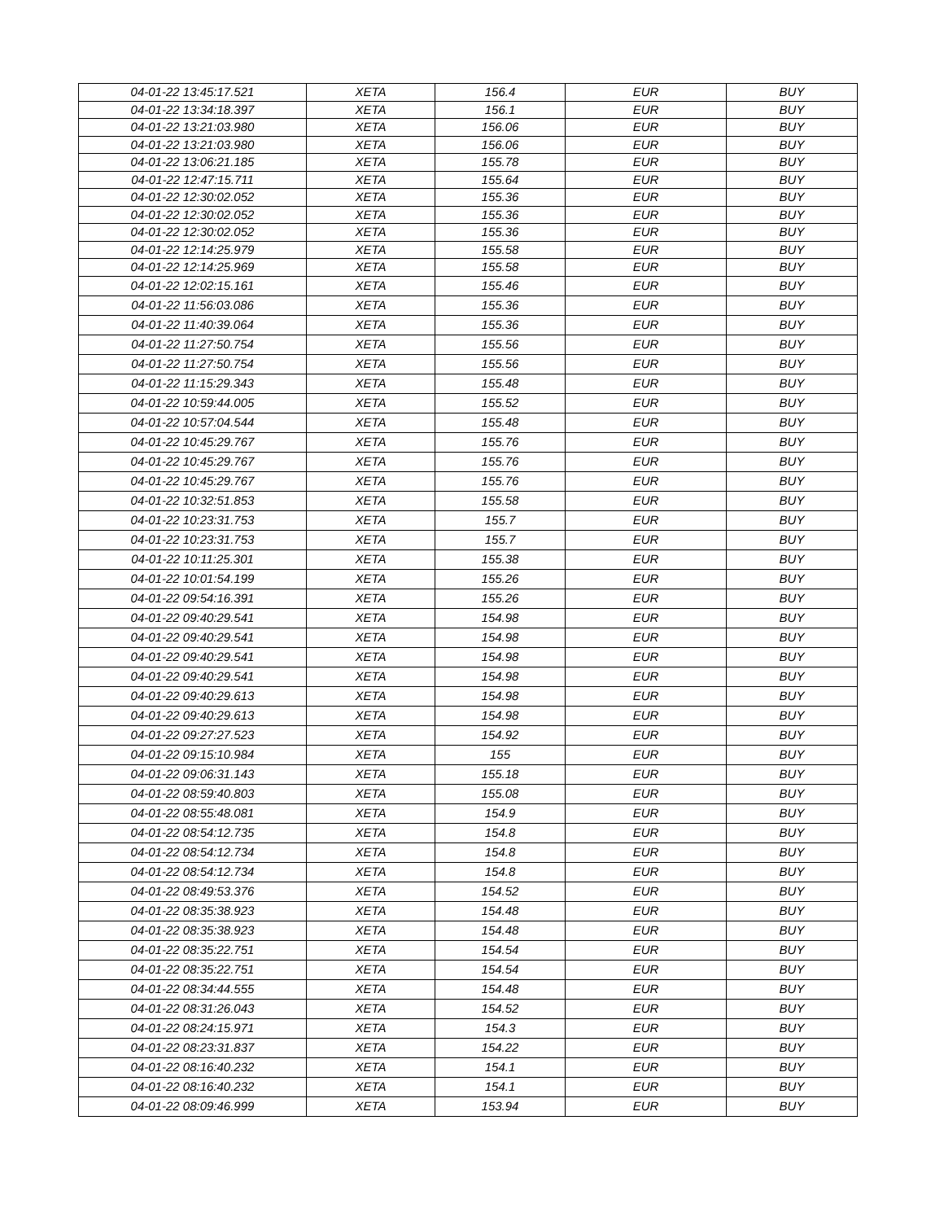| 04-01-22 13:45:17.521 | XETA | 156.4 | EUR | BUY |
| 04-01-22 13:34:18.397 | XETA | 156.1 | EUR | BUY |
| 04-01-22 13:21:03.980 | XETA | 156.06 | EUR | BUY |
| 04-01-22 13:21:03.980 | XETA | 156.06 | EUR | BUY |
| 04-01-22 13:06:21.185 | XETA | 155.78 | EUR | BUY |
| 04-01-22 12:47:15.711 | XETA | 155.64 | EUR | BUY |
| 04-01-22 12:30:02.052 | XETA | 155.36 | EUR | BUY |
| 04-01-22 12:30:02.052 | XETA | 155.36 | EUR | BUY |
| 04-01-22 12:30:02.052 | XETA | 155.36 | EUR | BUY |
| 04-01-22 12:14:25.979 | XETA | 155.58 | EUR | BUY |
| 04-01-22 12:14:25.969 | XETA | 155.58 | EUR | BUY |
| 04-01-22 12:02:15.161 | XETA | 155.46 | EUR | BUY |
| 04-01-22 11:56:03.086 | XETA | 155.36 | EUR | BUY |
| 04-01-22 11:40:39.064 | XETA | 155.36 | EUR | BUY |
| 04-01-22 11:27:50.754 | XETA | 155.56 | EUR | BUY |
| 04-01-22 11:27:50.754 | XETA | 155.56 | EUR | BUY |
| 04-01-22 11:15:29.343 | XETA | 155.48 | EUR | BUY |
| 04-01-22 10:59:44.005 | XETA | 155.52 | EUR | BUY |
| 04-01-22 10:57:04.544 | XETA | 155.48 | EUR | BUY |
| 04-01-22 10:45:29.767 | XETA | 155.76 | EUR | BUY |
| 04-01-22 10:45:29.767 | XETA | 155.76 | EUR | BUY |
| 04-01-22 10:45:29.767 | XETA | 155.76 | EUR | BUY |
| 04-01-22 10:32:51.853 | XETA | 155.58 | EUR | BUY |
| 04-01-22 10:23:31.753 | XETA | 155.7 | EUR | BUY |
| 04-01-22 10:23:31.753 | XETA | 155.7 | EUR | BUY |
| 04-01-22 10:11:25.301 | XETA | 155.38 | EUR | BUY |
| 04-01-22 10:01:54.199 | XETA | 155.26 | EUR | BUY |
| 04-01-22 09:54:16.391 | XETA | 155.26 | EUR | BUY |
| 04-01-22 09:40:29.541 | XETA | 154.98 | EUR | BUY |
| 04-01-22 09:40:29.541 | XETA | 154.98 | EUR | BUY |
| 04-01-22 09:40:29.541 | XETA | 154.98 | EUR | BUY |
| 04-01-22 09:40:29.541 | XETA | 154.98 | EUR | BUY |
| 04-01-22 09:40:29.613 | XETA | 154.98 | EUR | BUY |
| 04-01-22 09:40:29.613 | XETA | 154.98 | EUR | BUY |
| 04-01-22 09:27:27.523 | XETA | 154.92 | EUR | BUY |
| 04-01-22 09:15:10.984 | XETA | 155 | EUR | BUY |
| 04-01-22 09:06:31.143 | XETA | 155.18 | EUR | BUY |
| 04-01-22 08:59:40.803 | XETA | 155.08 | EUR | BUY |
| 04-01-22 08:55:48.081 | XETA | 154.9 | EUR | BUY |
| 04-01-22 08:54:12.735 | XETA | 154.8 | EUR | BUY |
| 04-01-22 08:54:12.734 | XETA | 154.8 | EUR | BUY |
| 04-01-22 08:54:12.734 | XETA | 154.8 | EUR | BUY |
| 04-01-22 08:49:53.376 | XETA | 154.52 | EUR | BUY |
| 04-01-22 08:35:38.923 | XETA | 154.48 | EUR | BUY |
| 04-01-22 08:35:38.923 | XETA | 154.48 | EUR | BUY |
| 04-01-22 08:35:22.751 | XETA | 154.54 | EUR | BUY |
| 04-01-22 08:35:22.751 | XETA | 154.54 | EUR | BUY |
| 04-01-22 08:34:44.555 | XETA | 154.48 | EUR | BUY |
| 04-01-22 08:31:26.043 | XETA | 154.52 | EUR | BUY |
| 04-01-22 08:24:15.971 | XETA | 154.3 | EUR | BUY |
| 04-01-22 08:23:31.837 | XETA | 154.22 | EUR | BUY |
| 04-01-22 08:16:40.232 | XETA | 154.1 | EUR | BUY |
| 04-01-22 08:16:40.232 | XETA | 154.1 | EUR | BUY |
| 04-01-22 08:09:46.999 | XETA | 153.94 | EUR | BUY |